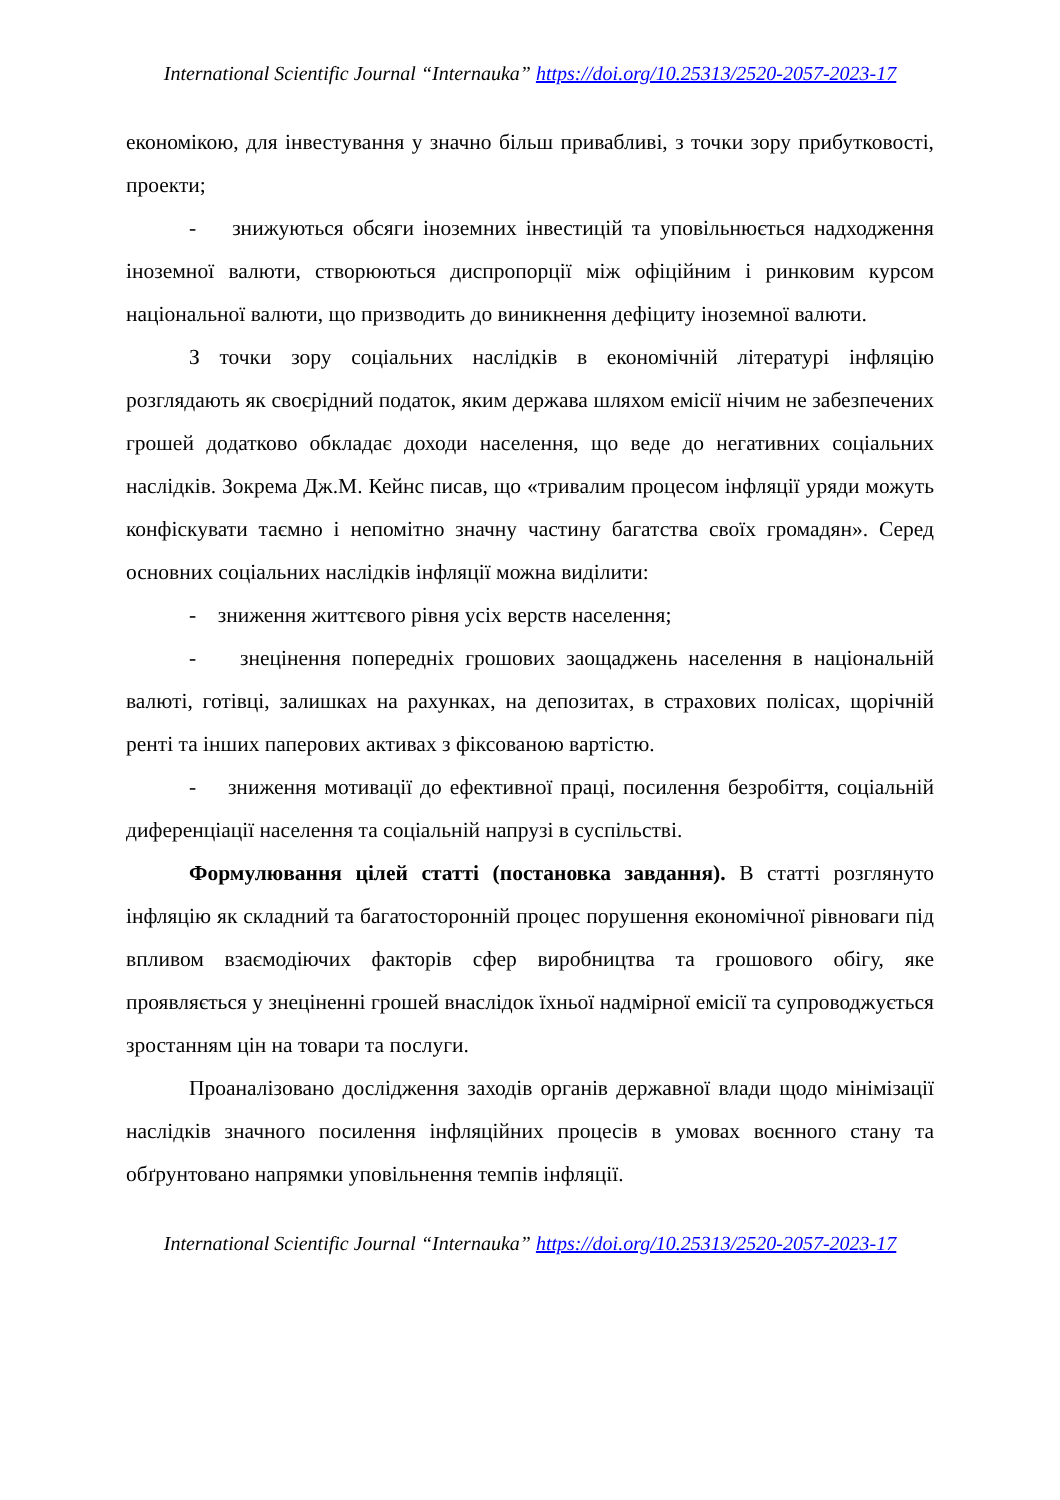International Scientific Journal “Internauka” https://doi.org/10.25313/2520-2057-2023-17
економікою, для інвестування у значно більш привабливі, з точки зору прибутковості, проекти;
- знижуються обсяги іноземних інвестицій та уповільнюється надходження іноземної валюти, створюються диспропорції між офіційним і ринковим курсом національної валюти, що призводить до виникнення дефіциту іноземної валюти.
З точки зору соціальних наслідків в економічній літературі інфляцію розглядають як своєрідний податок, яким держава шляхом емісії нічим не забезпечених грошей додатково обкладає доходи населення, що веде до негативних соціальних наслідків. Зокрема Дж.М. Кейнс писав, що «тривалим процесом інфляції уряди можуть конфіскувати таємно і непомітно значну частину багатства своїх громадян». Серед основних соціальних наслідків інфляції можна виділити:
- зниження життєвого рівня усіх верств населення;
- знецінення попередніх грошових заощаджень населення в національній валюті, готівці, залишках на рахунках, на депозитах, в страхових полісах, щорічній ренті та інших паперових активах з фіксованою вартістю.
- зниження мотивації до ефективної праці, посилення безробіття, соціальній диференціації населення та соціальній напрузі в суспільстві.
Формулювання цілей статті (постановка завдання). В статті розглянуто інфляцію як складний та багатосторонній процес порушення економічної рівноваги під впливом взаємодіючих факторів сфер виробництва та грошового обігу, яке проявляється у знеціненні грошей внаслідок їхньої надмірної емісії та супроводжується зростанням цін на товари та послуги.
Проаналізовано дослідження заходів органів державної влади щодо мінімізації наслідків значного посилення інфляційних процесів в умовах воєнного стану та обґрунтовано напрямки уповільнення темпів інфляції.
International Scientific Journal “Internauka” https://doi.org/10.25313/2520-2057-2023-17